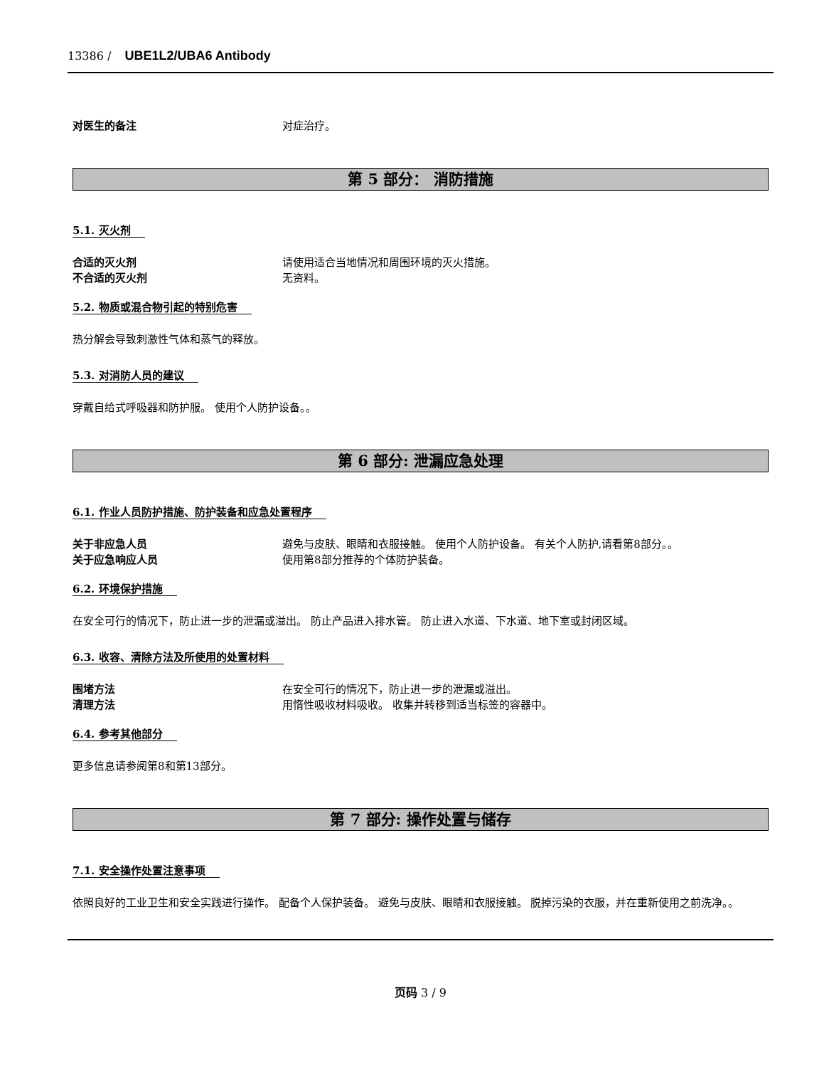13386 / UBE1L2/UBA6 Antibody
对医生的备注 对症治疗。
第 5 部分： 消防措施
5.1. 灭火剂
合适的灭火剂 请使用适合当地情况和周围环境的灭火措施。
不合适的灭火剂 无资料。
5.2. 物质或混合物引起的特别危害
热分解会导致刺激性气体和蒸气的释放。
5.3. 对消防人员的建议
穿戴自给式呼吸器和防护服。 使用个人防护设备。。
第 6 部分: 泄漏应急处理
6.1. 作业人员防护措施、防护装备和应急处置程序
关于非应急人员 避免与皮肤、眼睛和衣服接触。 使用个人防护设备。 有关个人防护,请看第8部分。。
关于应急响应人员 使用第8部分推荐的个体防护装备。
6.2. 环境保护措施
在安全可行的情况下，防止进一步的泄漏或溢出。 防止产品进入排水管。 防止进入水道、下水道、地下室或封闭区域。
6.3. 收容、清除方法及所使用的处置材料
围堵方法 在安全可行的情况下，防止进一步的泄漏或溢出。
清理方法 用惰性吸收材料吸收。 收集并转移到适当标签的容器中。
6.4. 参考其他部分
更多信息请参阅第8和第13部分。
第 7 部分: 操作处置与储存
7.1. 安全操作处置注意事项
依照良好的工业卫生和安全实践进行操作。 配备个人保护装备。 避免与皮肤、眼睛和衣服接触。 脱掉污染的衣服，并在重新使用之前洗净。。
页码 3 / 9